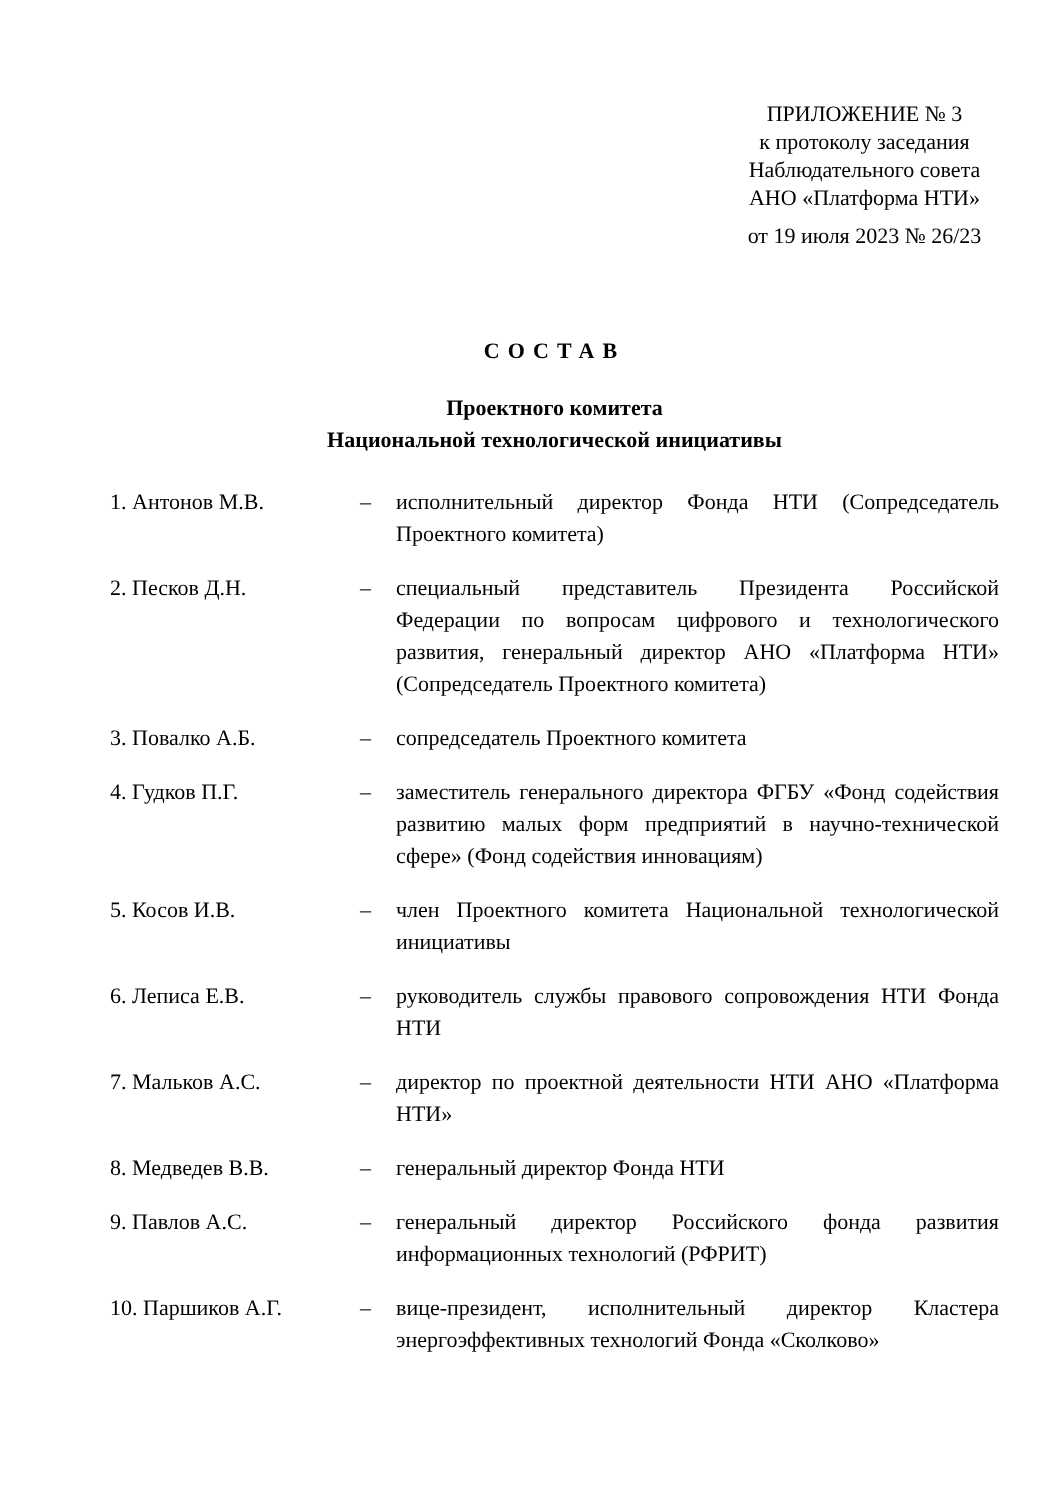ПРИЛОЖЕНИЕ № 3
к протоколу заседания
Наблюдательного совета
АНО «Платформа НТИ»
от 19 июля 2023 № 26/23
СОСТАВ
Проектного комитета
Национальной технологической инициативы
| 1. Антонов М.В. | – | исполнительный директор Фонда НТИ (Сопредседатель Проектного комитета) |
| 2. Песков Д.Н. | – | специальный представитель Президента Российской Федерации по вопросам цифрового и технологического развития, генеральный директор АНО «Платформа НТИ» (Сопредседатель Проектного комитета) |
| 3. Повалко А.Б. | – | сопредседатель Проектного комитета |
| 4. Гудков П.Г. | – | заместитель генерального директора ФГБУ «Фонд содействия развитию малых форм предприятий в научно-технической сфере» (Фонд содействия инновациям) |
| 5. Косов И.В. | – | член Проектного комитета Национальной технологической инициативы |
| 6. Леписа Е.В. | – | руководитель службы правового сопровождения НТИ Фонда НТИ |
| 7. Мальков А.С. | – | директор по проектной деятельности НТИ АНО «Платформа НТИ» |
| 8. Медведев В.В. | – | генеральный директор Фонда НТИ |
| 9. Павлов А.С. | – | генеральный директор Российского фонда развития информационных технологий (РФРИТ) |
| 10. Паршиков А.Г. | – | вице-президент, исполнительный директор Кластера энергоэффективных технологий Фонда «Сколково» |